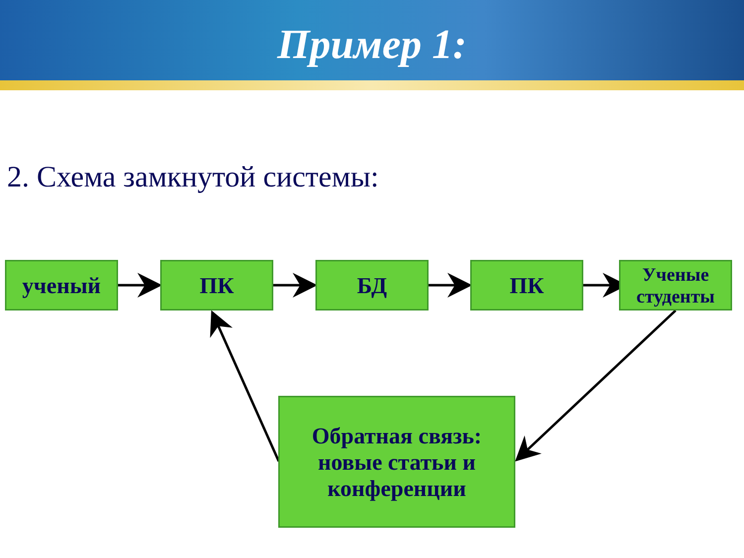Пример 1:
2. Схема замкнутой системы:
ученый ПК БД ПК
Ученые
студенты
Обратная связь:
новые статьи и
конференции